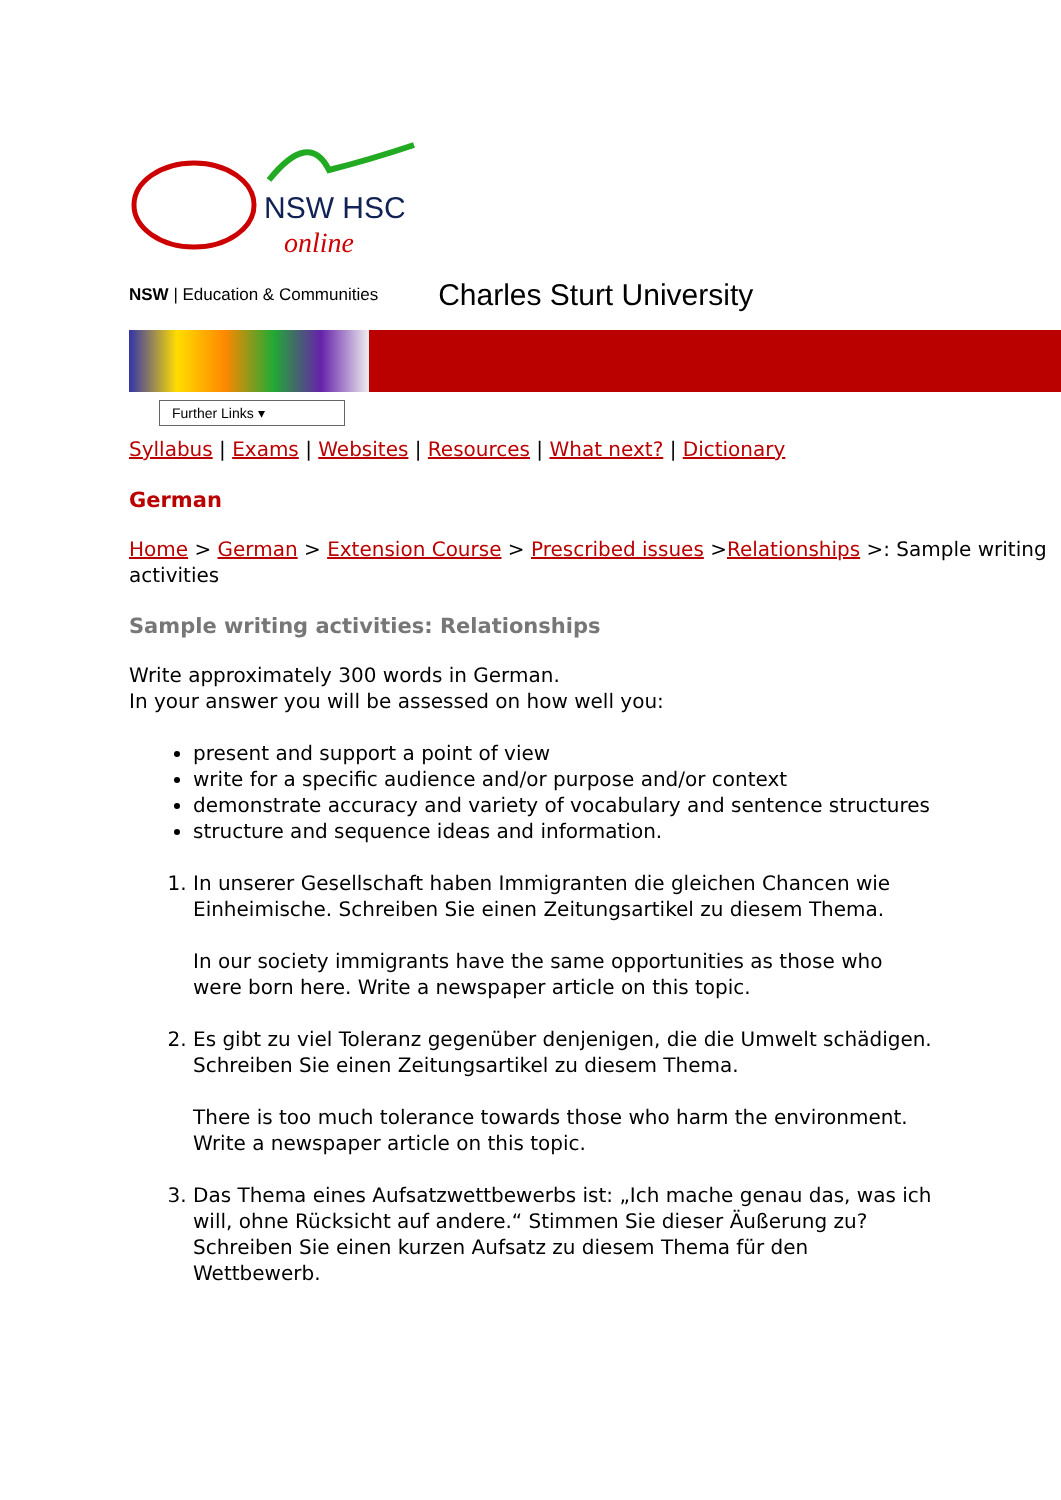NSW HSC
online
NSW | Education & Communities
Charles Sturt University
Further Links ▾
Syllabus | Exams | Websites | Resources | What next? | Dictionary
German
Home > German > Extension Course > Prescribed issues >Relationships >: Sample writing activities
Sample writing activities: Relationships
Write approximately 300 words in German.
In your answer you will be assessed on how well you:
present and support a point of view
write for a specific audience and/or purpose and/or context
demonstrate accuracy and variety of vocabulary and sentence structures
structure and sequence ideas and information.
1. In unserer Gesellschaft haben Immigranten die gleichen Chancen wie Einheimische. Schreiben Sie einen Zeitungsartikel zu diesem Thema.
In our society immigrants have the same opportunities as those who were born here. Write a newspaper article on this topic.
2. Es gibt zu viel Toleranz gegenüber denjenigen, die die Umwelt schädigen. Schreiben Sie einen Zeitungsartikel zu diesem Thema.
There is too much tolerance towards those who harm the environment. Write a newspaper article on this topic.
3. Das Thema eines Aufsatzwettbewerbs ist: „Ich mache genau das, was ich will, ohne Rücksicht auf andere.“ Stimmen Sie dieser Äußerung zu? Schreiben Sie einen kurzen Aufsatz zu diesem Thema für den Wettbewerb.